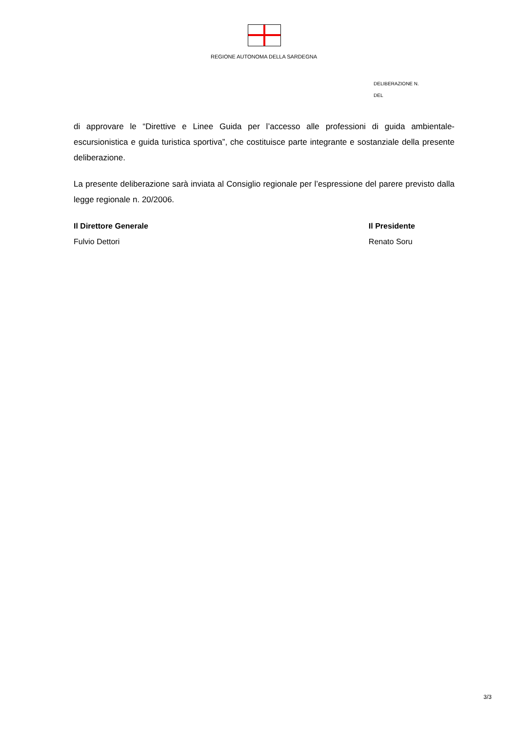REGIONE AUTONOMA DELLA SARDEGNA
DELIBERAZIONE N.
DEL
di approvare le “Direttive e Linee Guida per l’accesso alle professioni di guida ambientale-escursionistica e guida turistica sportiva”, che costituisce parte integrante e sostanziale della presente deliberazione.
La presente deliberazione sarà inviata al Consiglio regionale per l’espressione del parere previsto dalla legge regionale n. 20/2006.
Il Direttore Generale
Fulvio Dettori
Il Presidente
Renato Soru
3/3